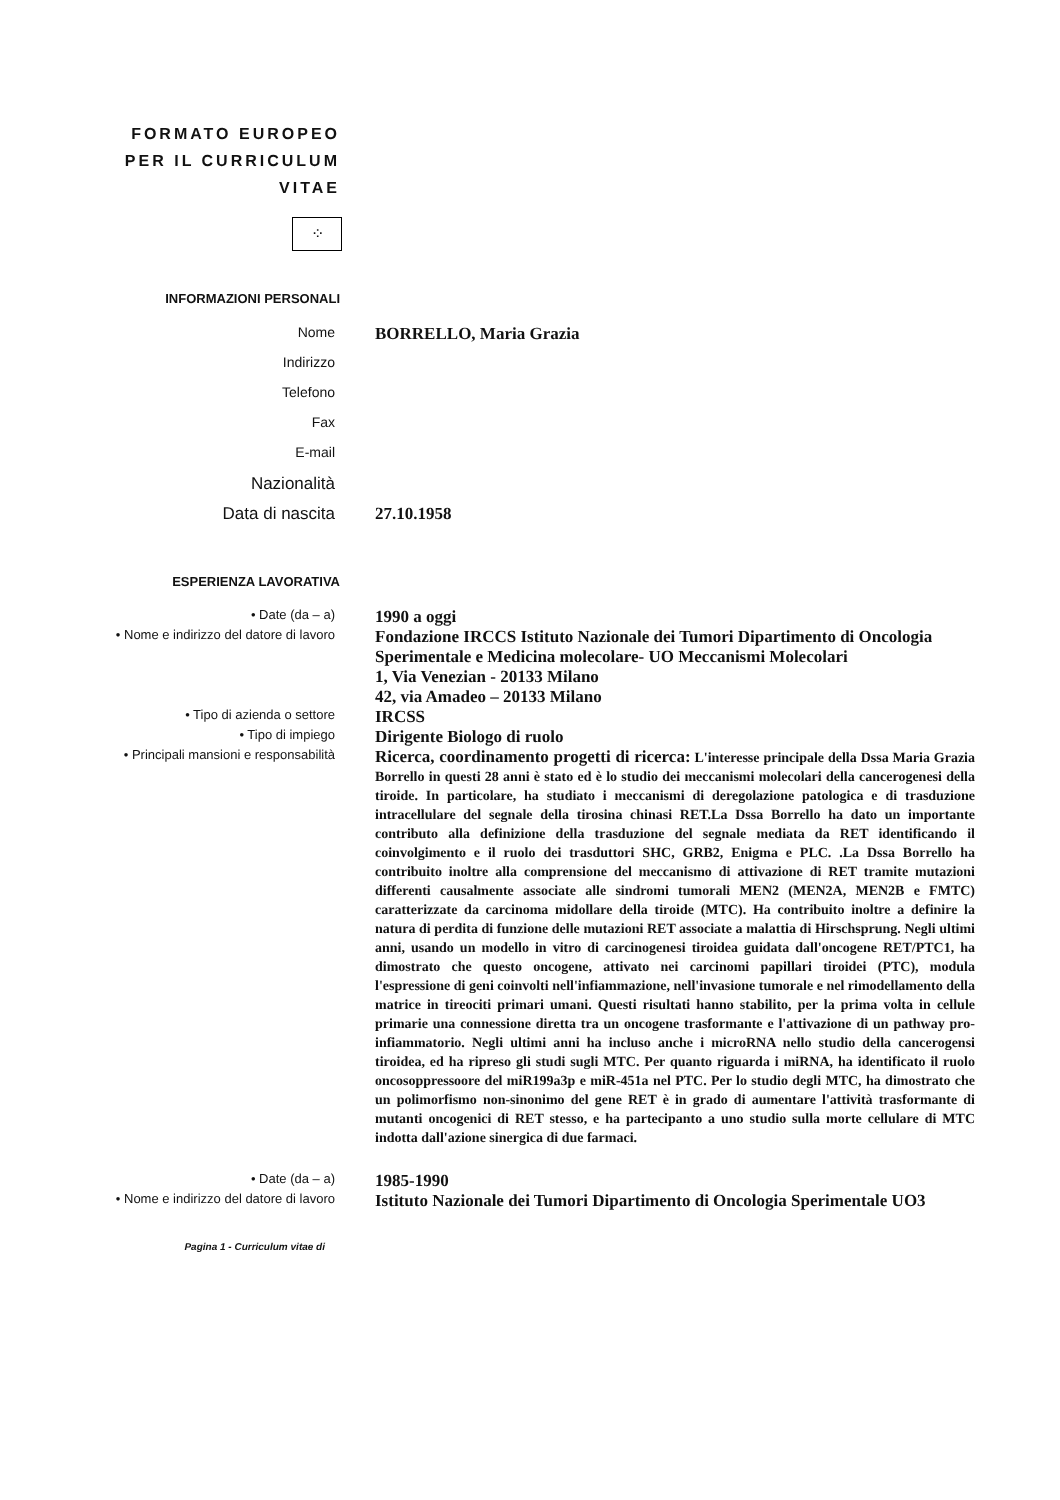FORMATO EUROPEO
PER IL CURRICULUM
VITAE
⁘
INFORMAZIONI PERSONALI
Nome
BORRELLO, Maria Grazia
Indirizzo
Telefono
Fax
E-mail
Nazionalità
Data di nascita 27.10.1958
ESPERIENZA LAVORATIVA
• Date (da – a)
1990 a oggi
• Nome e indirizzo del datore di lavoro
Fondazione IRCCS Istituto Nazionale dei Tumori Dipartimento di Oncologia Sperimentale e Medicina molecolare- UO Meccanismi Molecolari
1, Via Venezian - 20133 Milano
42, via Amadeo – 20133 Milano
• Tipo di azienda o settore
IRCSS
• Tipo di impiego
Dirigente Biologo di ruolo
• Principali mansioni e responsabilità
Ricerca, coordinamento progetti di ricerca: L'interesse principale della Dssa Maria Grazia Borrello in questi 28 anni è stato ed è lo studio dei meccanismi molecolari della cancerogenesi della tiroide. In particolare, ha studiato i meccanismi di deregolazione patologica e di trasduzione intracellulare del segnale della tirosina chinasi RET.La Dssa Borrello ha dato un importante contributo alla definizione della trasduzione del segnale mediata da RET identificando il coinvolgimento e il ruolo dei trasduttori SHC, GRB2, Enigma e PLC. .La Dssa Borrello ha contribuito inoltre alla comprensione del meccanismo di attivazione di RET tramite mutazioni differenti causalmente associate alle sindromi tumorali MEN2 (MEN2A, MEN2B e FMTC) caratterizzate da carcinoma midollare della tiroide (MTC). Ha contribuito inoltre a definire la natura di perdita di funzione delle mutazioni RET associate a malattia di Hirschsprung. Negli ultimi anni, usando un modello in vitro di carcinogenesi tiroidea guidata dall'oncogene RET/PTC1, ha dimostrato che questo oncogene, attivato nei carcinomi papillari tiroidei (PTC), modula l'espressione di geni coinvolti nell'infiammazione, nell'invasione tumorale e nel rimodellamento della matrice in tireociti primari umani. Questi risultati hanno stabilito, per la prima volta in cellule primarie una connessione diretta tra un oncogene trasformante e l'attivazione di un pathway pro-infiammatorio. Negli ultimi anni ha incluso anche i microRNA nello studio della cancerogensi tiroidea, ed ha ripreso gli studi sugli MTC. Per quanto riguarda i miRNA, ha identificato il ruolo oncosoppressoore del miR199a3p e miR-451a nel PTC. Per lo studio degli MTC, ha dimostrato che un polimorfismo non-sinonimo del gene RET è in grado di aumentare l'attività trasformante di mutanti oncogenici di RET stesso, e ha partecipanto a uno studio sulla morte cellulare di MTC indotta dall'azione sinergica di due farmaci.
• Date (da – a)
1985-1990
• Nome e indirizzo del datore di lavoro
Istituto Nazionale dei Tumori Dipartimento di Oncologia Sperimentale UO3
Pagina 1 - Curriculum vitae di